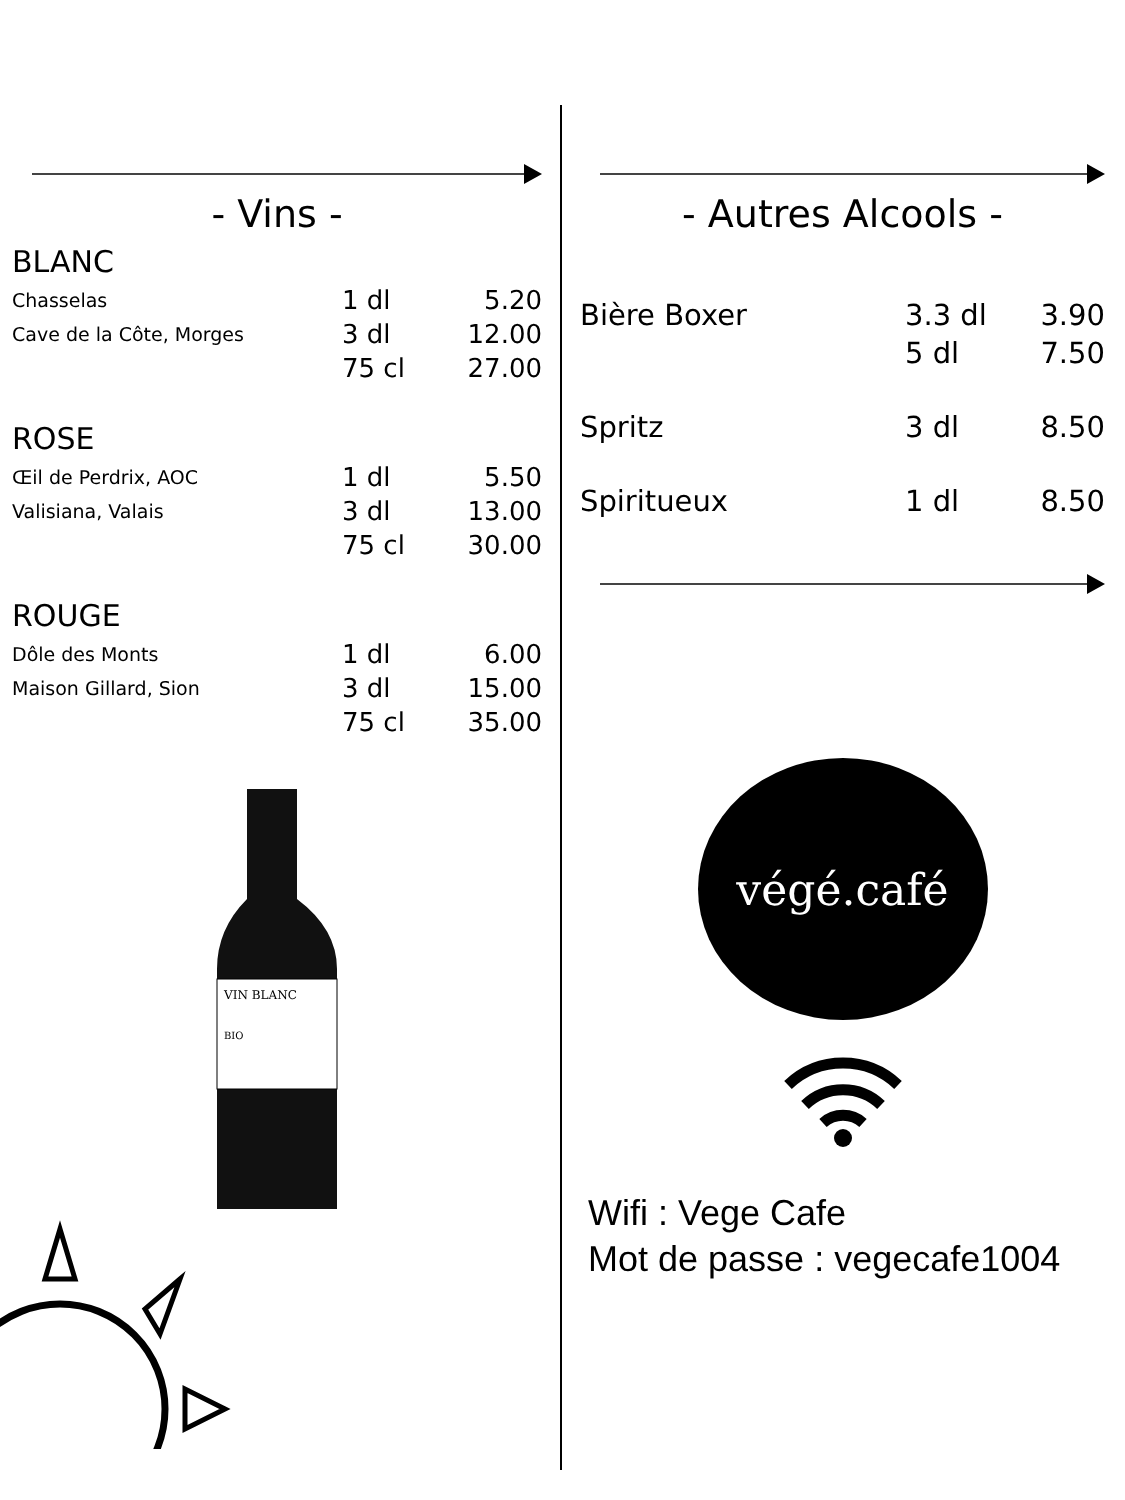- Vins -
BLANC
| Chasselas | 1 dl | 5.20 |
| Cave de la Côte, Morges | 3 dl | 12.00 |
| | 75 cl | 27.00 |
ROSE
| Œil de Perdrix, AOC | 1 dl | 5.50 |
| Valisiana, Valais | 3 dl | 13.00 |
| | 75 cl | 30.00 |
ROUGE
| Dôle des Monts | 1 dl | 6.00 |
| Maison Gillard, Sion | 3 dl | 15.00 |
| | 75 cl | 35.00 |
VIN BLANC
BIO
- Autres Alcools -
| Bière Boxer | 3.3 dl | 3.90 |
| | 5 dl | 7.50 |
| Spritz | 3 dl | 8.50 |
| Spiritueux | 1 dl | 8.50 |
végé.café
Wifi : Vege Cafe
Mot de passe : vegecafe1004